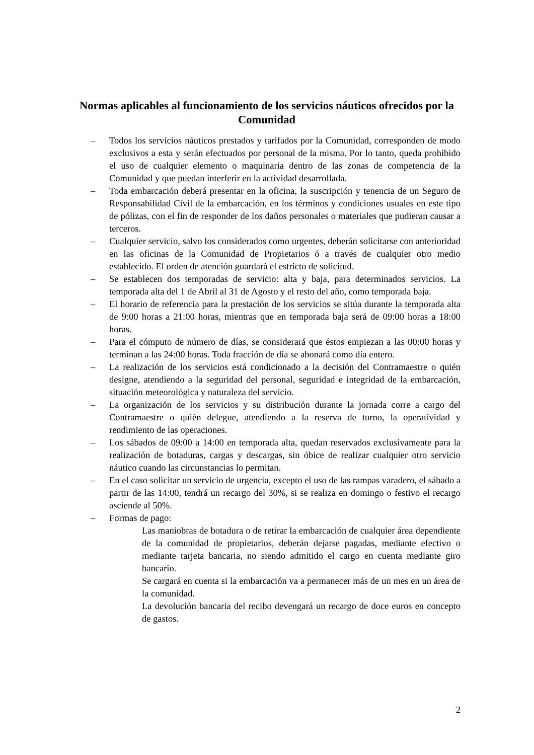Normas aplicables al funcionamiento de los servicios náuticos ofrecidos por la Comunidad
– Todos los servicios náuticos prestados y tarifados por la Comunidad, corresponden de modo exclusivos a esta y serán efectuados por personal de la misma. Por lo tanto, queda prohibido el uso de cualquier elemento o maquinaria dentro de las zonas de competencia de la Comunidad y que puedan interferir en la actividad desarrollada.
– Toda embarcación deberá presentar en la oficina, la suscripción y tenencia de un Seguro de Responsabilidad Civil de la embarcación, en los términos y condiciones usuales en este tipo de pólizas, con el fin de responder de los daños personales o materiales que pudieran causar a terceros.
– Cualquier servicio, salvo los considerados como urgentes, deberán solicitarse con anterioridad en las oficinas de la Comunidad de Propietarios ó a través de cualquier otro medio establecido. El orden de atención guardará el estricto de solicitud.
– Se establecen dos temporadas de servicio: alta y baja, para determinados servicios. La temporada alta del 1 de Abril al 31 de Agosto y el resto del año, como temporada baja.
– El horario de referencia para la prestación de los servicios se sitúa durante la temporada alta de 9:00 horas a 21:00 horas, mientras que en temporada baja será de 09:00 horas a 18:00 horas.
– Para el cómputo de número de días, se considerará que éstos empiezan a las 00:00 horas y terminan a las 24:00 horas. Toda fracción de día se abonará como día entero.
– La realización de los servicios está condicionado a la decisión del Contramaestre o quién designe, atendiendo a la seguridad del personal, seguridad e integridad de la embarcación, situación meteorológica y naturaleza del servicio.
– La organización de los servicios y su distribución durante la jornada corre a cargo del Contramaestre o quién delegue, atendiendo a la reserva de turno, la operatividad y rendimiento de las operaciones.
– Los sábados de 09:00 a 14:00 en temporada alta, quedan reservados exclusivamente para la realización de botaduras, cargas y descargas, sin óbice de realizar cualquier otro servicio náutico cuando las circunstancias lo permitan.
– En el caso solicitar un servicio de urgencia, excepto el uso de las rampas varadero, el sábado a partir de las 14:00, tendrá un recargo del 30%, si se realiza en domingo o festivo el recargo asciende al 50%.
– Formas de pago:
Las maniobras de botadura o de retirar la embarcación de cualquier área dependiente de la comunidad de propietarios, deberán dejarse pagadas, mediante efectivo o mediante tarjeta bancaria, no siendo admitido el cargo en cuenta mediante giro bancario.
Se cargará en cuenta si la embarcación va a permanecer más de un mes en un área de la comunidad.
La devolución bancaria del recibo devengará un recargo de doce euros en concepto de gastos.
2